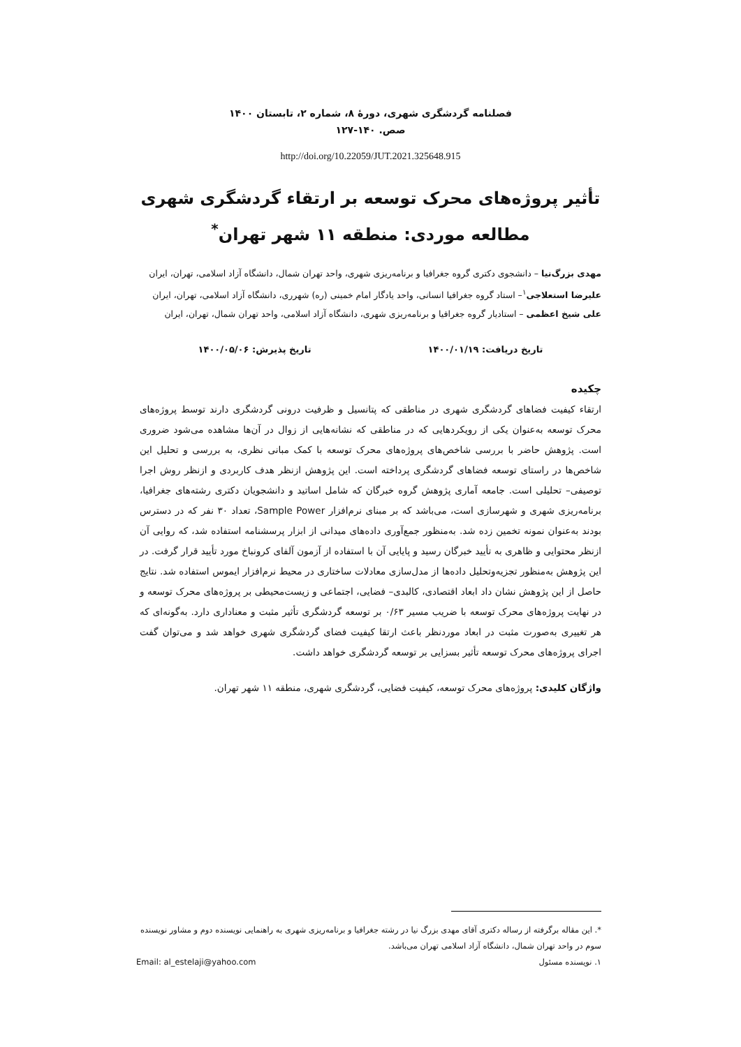فصلنامه گردشگری شهری، دورهٔ ۸، شماره ۲، تابستان ۱۴۰۰
صص. ۱۴۰-۱۲۷
http://doi.org/10.22059/JUT.2021.325648.915
تأثیر پروژه‌های محرک توسعه بر ارتقاء گردشگری شهری
مطالعه موردی: منطقه ۱۱ شهر تهران<sup>*</sup>
مهدی بزرگ‌نیا – دانشجوی دکتری گروه جغرافیا و برنامه‌ریزی شهری، واحد تهران شمال، دانشگاه آزاد اسلامی، تهران، ایران
علیرضا استعلاجی<sup>۱</sup>– استاد گروه جغرافیا انسانی، واحد یادگار امام خمینی (ره) شهرری، دانشگاه آزاد اسلامی، تهران، ایران
علی شیخ اعظمی – استادیار گروه جغرافیا و برنامه‌ریزی شهری، دانشگاه آزاد اسلامی، واحد تهران شمال، تهران، ایران
تاریخ دریافت: ۱۴۰۰/۰۱/۱۹ تاریخ پذیرش: ۱۴۰۰/۰۵/۰۶
چکیده
ارتقاء کیفیت فضاهای گردشگری شهری در مناطقی که پتانسیل و ظرفیت درونی گردشگری دارند توسط پروژه‌های محرک توسعه به‌عنوان یکی از رویکردهایی که در مناطقی که نشانه‌هایی از زوال در آن‌ها مشاهده می‌شود ضروری است. پژوهش حاضر با بررسی شاخص‌های پروژه‌های محرک توسعه با کمک مبانی نظری، به بررسی و تحلیل این شاخص‌ها در راستای توسعه فضاهای گردشگری پرداخته است. این پژوهش ازنظر هدف کاربردی و ازنظر روش اجرا توصیفی– تحلیلی است. جامعه آماری پژوهش گروه خبرگان که شامل اساتید و دانشجویان دکتری رشته‌های جغرافیا، برنامه‌ریزی شهری و شهرسازی است، می‌باشد که بر مبنای نرم‌افزار Sample Power، تعداد ۳۰ نفر که در دسترس بودند به‌عنوان نمونه تخمین زده شد. به‌منظور جمع‌آوری داده‌های میدانی از ابزار پرسشنامه استفاده شد، که روایی آن ازنظر محتوایی و ظاهری به تأیید خبرگان رسید و پایایی آن با استفاده از آزمون آلفای کرونباخ مورد تأیید قرار گرفت. در این پژوهش به‌منظور تجزیه‌وتحلیل داده‌ها از مدل‌سازی معادلات ساختاری در محیط نرم‌افزار ایموس استفاده شد. نتایج حاصل از این پژوهش نشان داد ابعاد اقتصادی، کالبدی– فضایی، اجتماعی و زیست‌محیطی بر پروژه‌های محرک توسعه و در نهایت پروژه‌های محرک توسعه با ضریب مسیر ۰/۶۳ بر توسعه گردشگری تأثیر مثبت و معناداری دارد. به‌گونه‌ای که هر تغییری به‌صورت مثبت در ابعاد موردنظر باعث ارتقا کیفیت فضای گردشگری شهری خواهد شد و می‌توان گفت اجرای پروژه‌های محرک توسعه تأثیر بسزایی بر توسعه گردشگری خواهد داشت.
واژگان کلیدی: پروژه‌های محرک توسعه، کیفیت فضایی، گردشگری شهری، منطقه ۱۱ شهر تهران.
*. این مقاله برگرفته از رساله دکتری آقای مهدی بزرگ نیا در رشته جغرافیا و برنامه‌ریزی شهری به راهنمایی نویسنده دوم و مشاور نویسنده سوم در واحد تهران شمال، دانشگاه آزاد اسلامی تهران می‌باشد.
۱. نویسنده مسئول Email: al_estelaji@yahoo.com